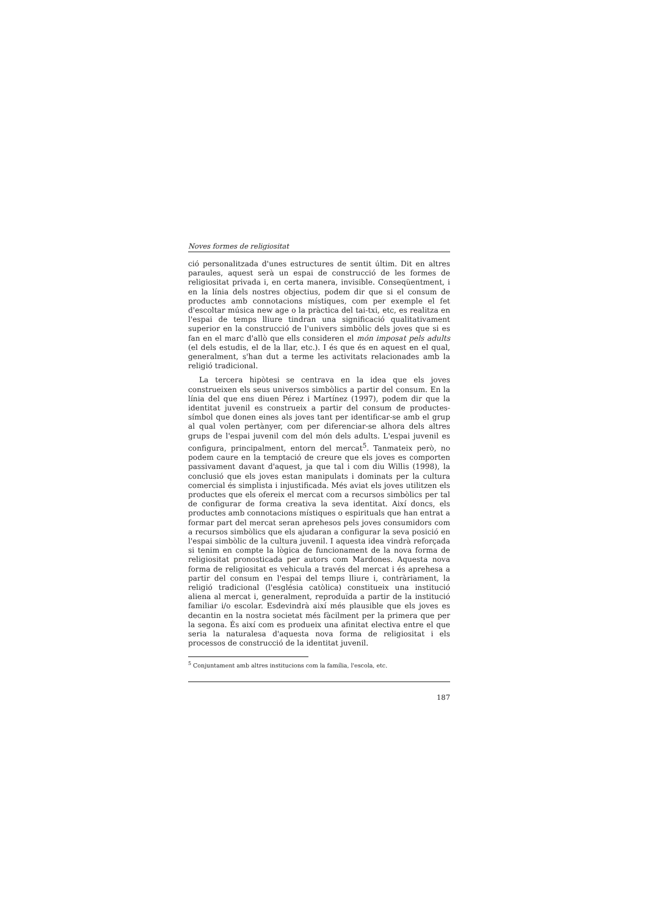Noves formes de religiositat
ció personalitzada d'unes estructures de sentit últim. Dit en altres paraules, aquest serà un espai de construcció de les formes de religiositat privada i, en certa manera, invisible. Conseqüentment, i en la línia dels nostres objectius, podem dir que si el consum de productes amb connotacions místiques, com per exemple el fet d'escoltar música new age o la pràctica del tai-txi, etc, es realitza en l'espai de temps lliure tindran una significació qualitativament superior en la construcció de l'univers simbòlic dels joves que si es fan en el marc d'allò que ells consideren el món imposat pels adults (el dels estudis, el de la llar, etc.). I és que és en aquest en el qual, generalment, s'han dut a terme les activitats relacionades amb la religió tradicional.
La tercera hipòtesi se centrava en la idea que els joves construeixen els seus universos simbòlics a partir del consum. En la línia del que ens diuen Pérez i Martínez (1997), podem dir que la identitat juvenil es construeix a partir del consum de productes-símbol que donen eines als joves tant per identificar-se amb el grup al qual volen pertànyer, com per diferenciar-se alhora dels altres grups de l'espai juvenil com del món dels adults. L'espai juvenil es configura, principalment, entorn del mercat<sup>5</sup>. Tanmateix però, no podem caure en la temptació de creure que els joves es comporten passivament davant d'aquest, ja que tal i com diu Willis (1998), la conclusió que els joves estan manipulats i dominats per la cultura comercial és simplista i injustificada. Més aviat els joves utilitzen els productes que els ofereix el mercat com a recursos simbòlics per tal de configurar de forma creativa la seva identitat. Així doncs, els productes amb connotacions místiques o espirituals que han entrat a formar part del mercat seran aprehesos pels joves consumidors com a recursos simbòlics que els ajudaran a configurar la seva posició en l'espai simbòlic de la cultura juvenil. I aquesta idea vindrà reforçada si tenim en compte la lògica de funcionament de la nova forma de religiositat pronosticada per autors com Mardones. Aquesta nova forma de religiositat es vehicula a través del mercat i és aprehesa a partir del consum en l'espai del temps lliure i, contràriament, la religió tradicional (l'església catòlica) constitueix una institució aliena al mercat i, generalment, reproduïda a partir de la institució familiar i/o escolar. Esdevindrà així més plausible que els joves es decantin en la nostra societat més fàcilment per la primera que per la segona. És així com es produeix una afinitat electiva entre el que seria la naturalesa d'aquesta nova forma de religiositat i els processos de construcció de la identitat juvenil.
<sup>5</sup> Conjuntament amb altres institucions com la família, l'escola, etc.
187